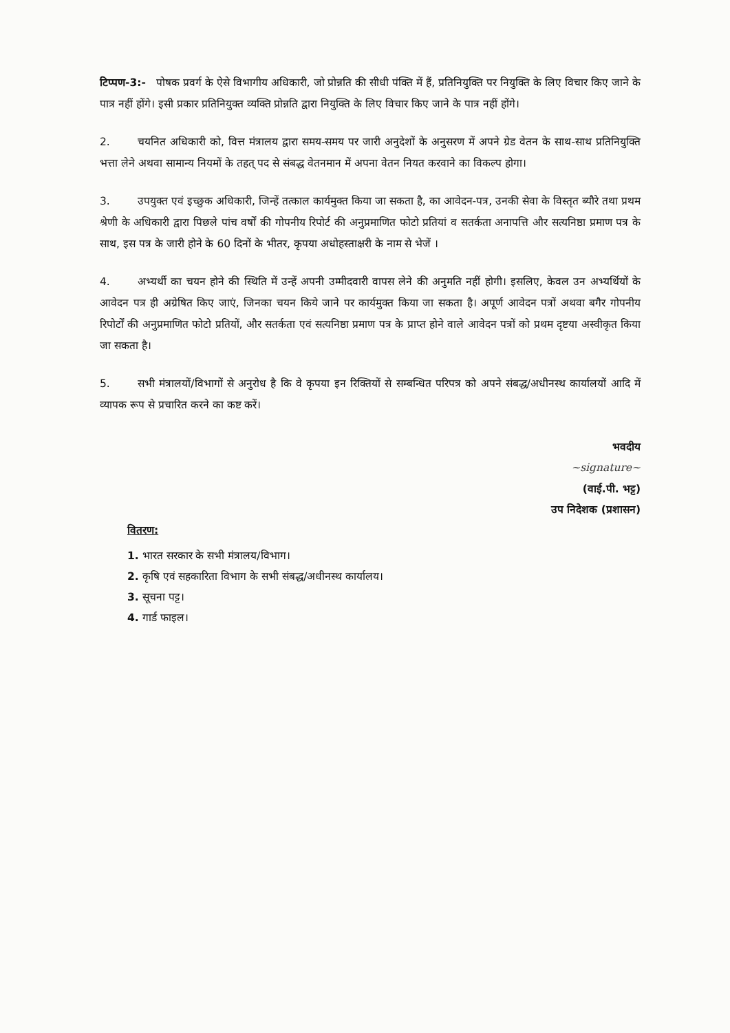टिप्पण-3:- पोषक प्रवर्ग के ऐसे विभागीय अधिकारी, जो प्रोन्नति की सीधी पंक्ति में हैं, प्रतिनियुक्ति पर नियुक्ति के लिए विचार किए जाने के पात्र नहीं होंगे। इसी प्रकार प्रतिनियुक्त व्यक्ति प्रोन्नति द्वारा नियुक्ति के लिए विचार किए जाने के पात्र नहीं होंगे।
2. चयनित अधिकारी को, वित्त मंत्रालय द्वारा समय-समय पर जारी अनुदेशों के अनुसरण में अपने ग्रेड वेतन के साथ-साथ प्रतिनियुक्ति भत्ता लेने अथवा सामान्य नियमों के तहत् पद से संबद्ध वेतनमान में अपना वेतन नियत करवाने का विकल्प होगा।
3. उपयुक्त एवं इच्छुक अधिकारी, जिन्हें तत्काल कार्यमुक्त किया जा सकता है, का आवेदन-पत्र, उनकी सेवा के विस्तृत ब्यौरे तथा प्रथम श्रेणी के अधिकारी द्वारा पिछले पांच वर्षों की गोपनीय रिपोर्ट की अनुप्रमाणित फोटो प्रतियां व सतर्कता अनापत्ति और सत्यनिष्ठा प्रमाण पत्र के साथ, इस पत्र के जारी होने के 60 दिनों के भीतर, कृपया अधोहस्ताक्षरी के नाम से भेजें ।
4. अभ्यर्थी का चयन होने की स्थिति में उन्हें अपनी उम्मीदवारी वापस लेने की अनुमति नहीं होगी। इसलिए, केवल उन अभ्यर्थियों के आवेदन पत्र ही अग्रेषित किए जाएं, जिनका चयन किये जाने पर कार्यमुक्त किया जा सकता है। अपूर्ण आवेदन पत्रों अथवा बगैर गोपनीय रिपोर्टों की अनुप्रमाणित फोटो प्रतियों, और सतर्कता एवं सत्यनिष्ठा प्रमाण पत्र के प्राप्त होने वाले आवेदन पत्रों को प्रथम दृष्टया अस्वीकृत किया जा सकता है।
5. सभी मंत्रालयों/विभागों से अनुरोध है कि वे कृपया इन रिक्तियों से सम्बन्धित परिपत्र को अपने संबद्ध/अधीनस्थ कार्यालयों आदि में व्यापक रूप से प्रचारित करने का कष्ट करें।
भवदीय
~signature~
(वाई.पी. भट्ट)
उप निदेशक (प्रशासन)
वितरण:
1. भारत सरकार के सभी मंत्रालय/विभाग।
2. कृषि एवं सहकारिता विभाग के सभी संबद्ध/अधीनस्थ कार्यालय।
3. सूचना पट्ट।
4. गार्ड फाइल।